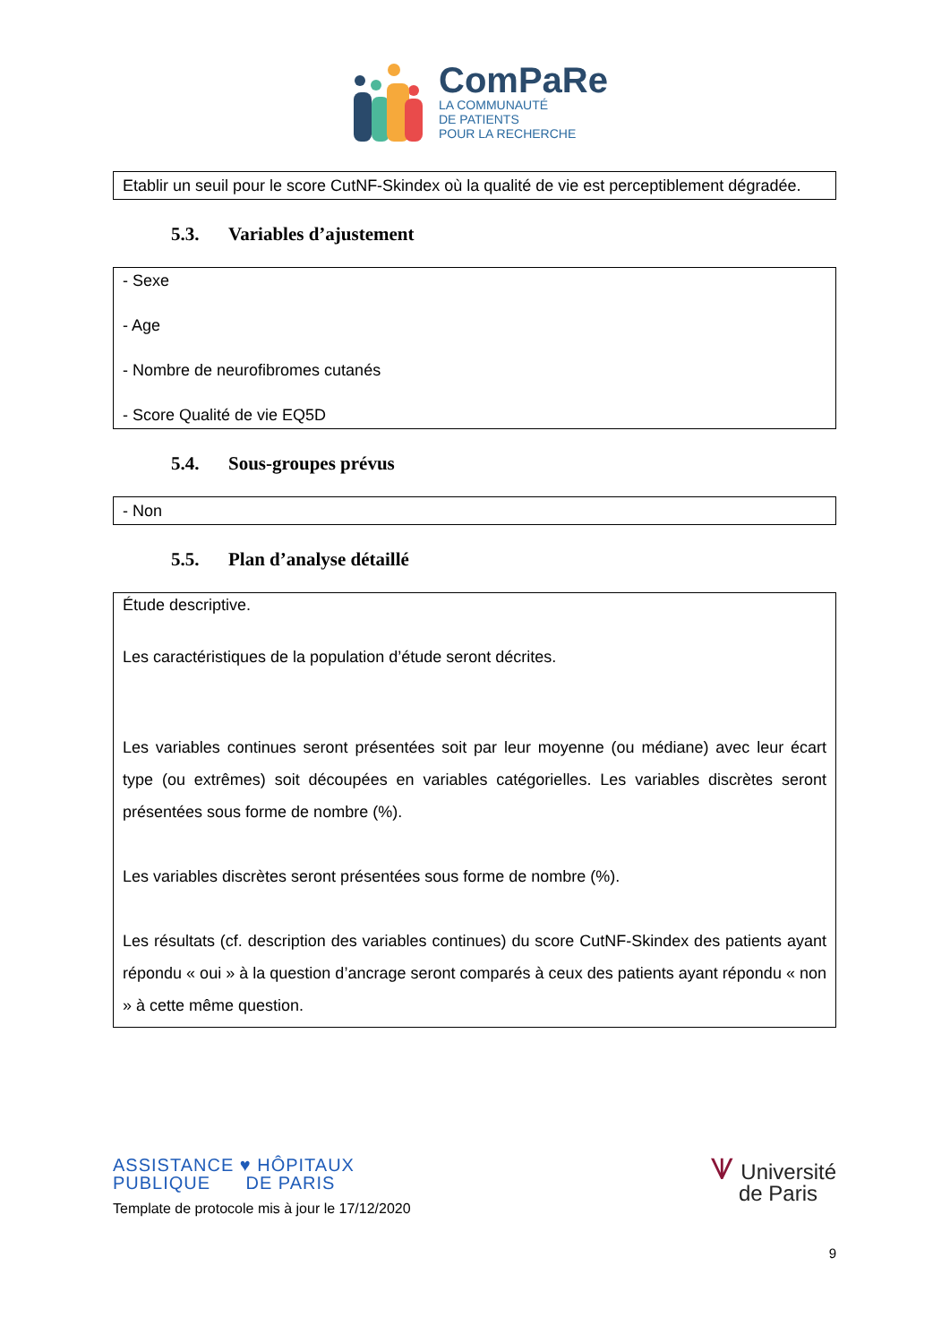ComPaRe
LA COMMUNAUTÉ
DE PATIENTS
POUR LA RECHERCHE
Etablir un seuil pour le score CutNF-Skindex où la qualité de vie est perceptiblement dégradée.
5.3. Variables d’ajustement
- Sexe
- Age
- Nombre de neurofibromes cutanés
- Score Qualité de vie EQ5D
5.4. Sous-groupes prévus
- Non
5.5. Plan d’analyse détaillé
Étude descriptive.
Les caractéristiques de la population d’étude seront décrites.
Les variables continues seront présentées soit par leur moyenne (ou médiane) avec leur écart type (ou extrêmes) soit découpées en variables catégorielles. Les variables discrètes seront présentées sous forme de nombre (%).
Les variables discrètes seront présentées sous forme de nombre (%).
Les résultats (cf. description des variables continues) du score CutNF-Skindex des patients ayant répondu « oui » à la question d’ancrage seront comparés à ceux des patients ayant répondu « non » à cette même question.
ASSISTANCE ♥ HÔPITAUX
PUBLIQUE DE PARIS
Template de protocole mis à jour le 17/12/2020
⩛ Université
de Paris
9